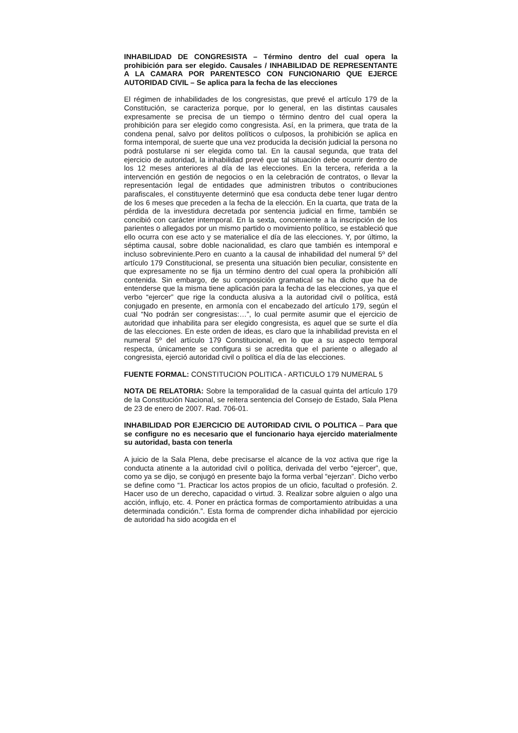INHABILIDAD DE CONGRESISTA – Término dentro del cual opera la prohibición para ser elegido. Causales / INHABILIDAD DE REPRESENTANTE A LA CAMARA POR PARENTESCO CON FUNCIONARIO QUE EJERCE AUTORIDAD CIVIL – Se aplica para la fecha de las elecciones
El régimen de inhabilidades de los congresistas, que prevé el artículo 179 de la Constitución, se caracteriza porque, por lo general, en las distintas causales expresamente se precisa de un tiempo o término dentro del cual opera la prohibición para ser elegido como congresista. Así, en la primera, que trata de la condena penal, salvo por delitos políticos o culposos, la prohibición se aplica en forma intemporal, de suerte que una vez producida la decisión judicial la persona no podrá postularse ni ser elegida como tal. En la causal segunda, que trata del ejercicio de autoridad, la inhabilidad prevé que tal situación debe ocurrir dentro de los 12 meses anteriores al día de las elecciones. En la tercera, referida a la intervención en gestión de negocios o en la celebración de contratos, o llevar la representación legal de entidades que administren tributos o contribuciones parafiscales, el constituyente determinó que esa conducta debe tener lugar dentro de los 6 meses que preceden a la fecha de la elección. En la cuarta, que trata de la pérdida de la investidura decretada por sentencia judicial en firme, también se concibió con carácter intemporal. En la sexta, concerniente a la inscripción de los parientes o allegados por un mismo partido o movimiento político, se estableció que ello ocurra con ese acto y se materialice el día de las elecciones. Y, por último, la séptima causal, sobre doble nacionalidad, es claro que también es intemporal e incluso sobreviniente.Pero en cuanto a la causal de inhabilidad del numeral 5º del artículo 179 Constitucional, se presenta una situación bien peculiar, consistente en que expresamente no se fija un término dentro del cual opera la prohibición allí contenida. Sin embargo, de su composición gramatical se ha dicho que ha de entenderse que la misma tiene aplicación para la fecha de las elecciones, ya que el verbo “ejercer” que rige la conducta alusiva a la autoridad civil o política, está conjugado en presente, en armonía con el encabezado del artículo 179, según el cual “No podrán ser congresistas:…”, lo cual permite asumir que el ejercicio de autoridad que inhabilita para ser elegido congresista, es aquel que se surte el día de las elecciones. En este orden de ideas, es claro que la inhabilidad prevista en el numeral 5º del artículo 179 Constitucional, en lo que a su aspecto temporal respecta, únicamente se configura si se acredita que el pariente o allegado al congresista, ejerció autoridad civil o política el día de las elecciones.
FUENTE FORMAL: CONSTITUCION POLITICA - ARTICULO 179 NUMERAL 5
NOTA DE RELATORIA: Sobre la temporalidad de la casual quinta del artículo 179 de la Constitución Nacional, se reitera sentencia del Consejo de Estado, Sala Plena de 23 de enero de 2007. Rad. 706-01.
INHABILIDAD POR EJERCICIO DE AUTORIDAD CIVIL O POLITICA – Para que se configure no es necesario que el funcionario haya ejercido materialmente su autoridad, basta con tenerla
A juicio de la Sala Plena, debe precisarse el alcance de la voz activa que rige la conducta atinente a la autoridad civil o política, derivada del verbo “ejercer”, que, como ya se dijo, se conjugó en presente bajo la forma verbal “ejerzan”. Dicho verbo se define como “1. Practicar los actos propios de un oficio, facultad o profesión. 2. Hacer uso de un derecho, capacidad o virtud. 3. Realizar sobre alguien o algo una acción, influjo, etc. 4. Poner en práctica formas de comportamiento atribuidas a una determinada condición.”. Esta forma de comprender dicha inhabilidad por ejercicio de autoridad ha sido acogida en el